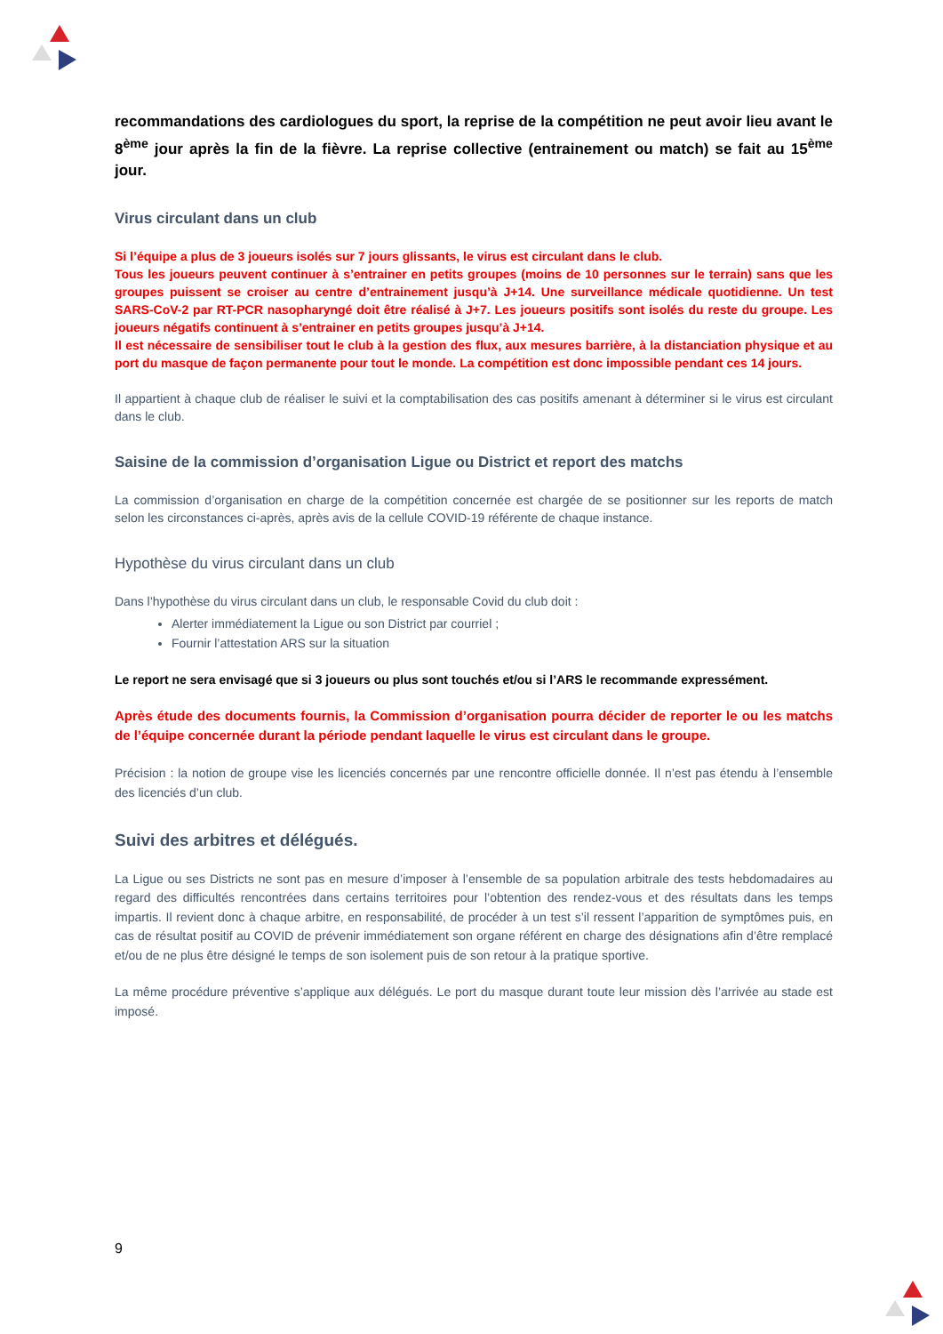recommandations des cardiologues du sport, la reprise de la compétition ne peut avoir lieu avant le 8<sup>ème</sup> jour après la fin de la fièvre. La reprise collective (entrainement ou match) se fait au 15<sup>ème</sup> jour.
Virus circulant dans un club
Si l’équipe a plus de 3 joueurs isolés sur 7 jours glissants, le virus est circulant dans le club.
Tous les joueurs peuvent continuer à s’entrainer en petits groupes (moins de 10 personnes sur le terrain) sans que les groupes puissent se croiser au centre d’entrainement jusqu’à J+14. Une surveillance médicale quotidienne. Un test SARS-CoV-2 par RT-PCR nasopharyngé doit être réalisé à J+7. Les joueurs positifs sont isolés du reste du groupe. Les joueurs négatifs continuent à s’entrainer en petits groupes jusqu’à J+14.
Il est nécessaire de sensibiliser tout le club à la gestion des flux, aux mesures barrière, à la distanciation physique et au port du masque de façon permanente pour tout le monde. La compétition est donc impossible pendant ces 14 jours.
Il appartient à chaque club de réaliser le suivi et la comptabilisation des cas positifs amenant à déterminer si le virus est circulant dans le club.
Saisine de la commission d’organisation Ligue ou District et report des matchs
La commission d’organisation en charge de la compétition concernée est chargée de se positionner sur les reports de match selon les circonstances ci-après, après avis de la cellule COVID-19 référente de chaque instance.
Hypothèse du virus circulant dans un club
Dans l’hypothèse du virus circulant dans un club, le responsable Covid du club doit :
Alerter immédiatement la Ligue ou son District par courriel ;
Fournir l’attestation ARS sur la situation
Le report ne sera envisagé que si 3 joueurs ou plus sont touchés et/ou si l’ARS le recommande expressément.
Après étude des documents fournis, la Commission d’organisation pourra décider de reporter le ou les matchs de l’équipe concernée durant la période pendant laquelle le virus est circulant dans le groupe.
Précision : la notion de groupe vise les licenciés concernés par une rencontre officielle donnée. Il n’est pas étendu à l’ensemble des licenciés d’un club.
Suivi des arbitres et délégués.
La Ligue ou ses Districts ne sont pas en mesure d’imposer à l’ensemble de sa population arbitrale des tests hebdomadaires au regard des difficultés rencontrées dans certains territoires pour l’obtention des rendez-vous et des résultats dans les temps impartis. Il revient donc à chaque arbitre, en responsabilité, de procéder à un test s’il ressent l’apparition de symptômes puis, en cas de résultat positif au COVID de prévenir immédiatement son organe référent en charge des désignations afin d’être remplacé et/ou de ne plus être désigné le temps de son isolement puis de son retour à la pratique sportive.
La même procédure préventive s’applique aux délégués. Le port du masque durant toute leur mission dès l’arrivée au stade est imposé.
9